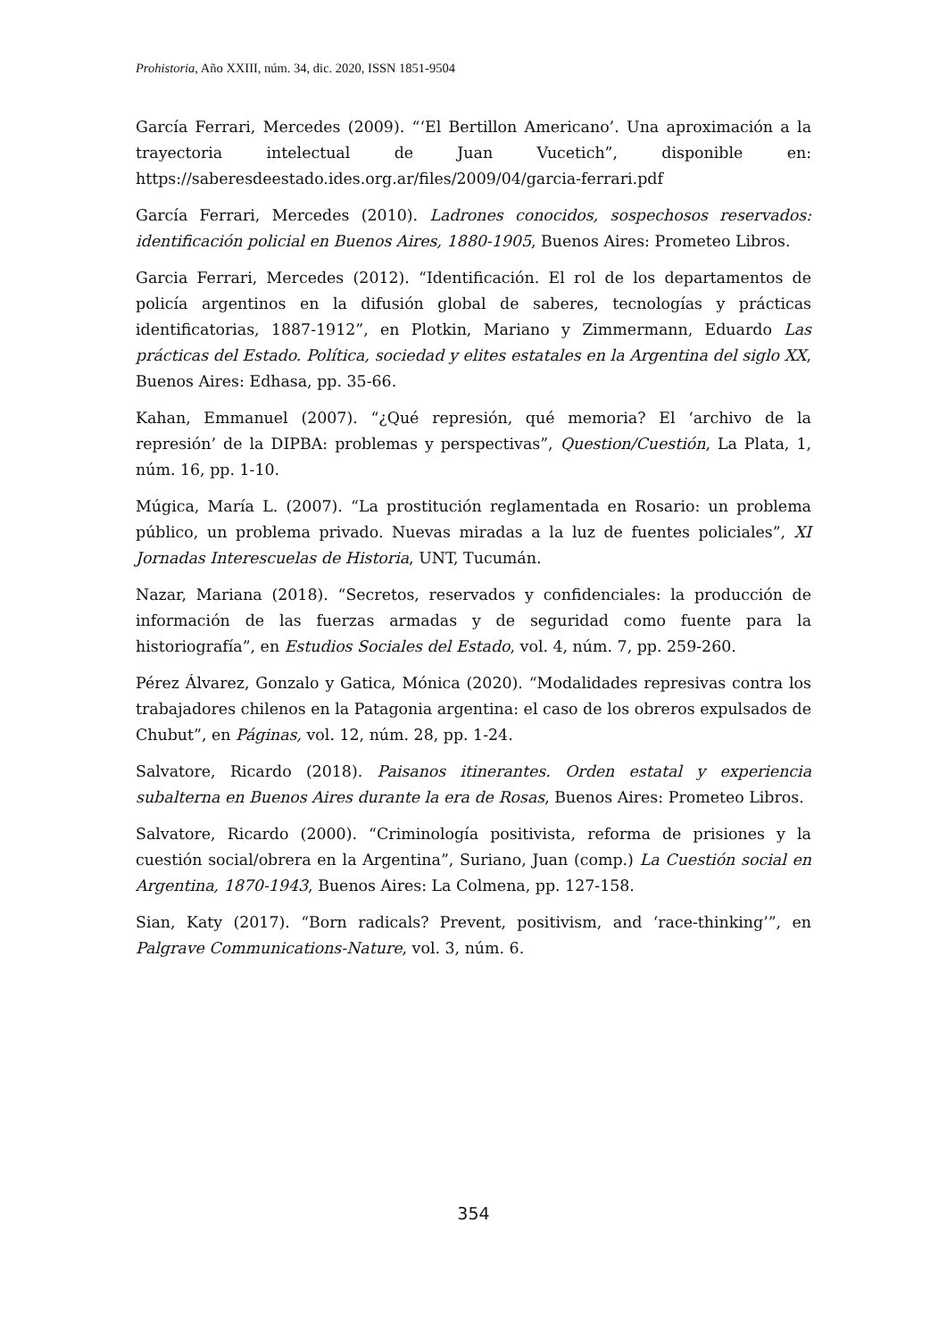Prohistoria, Año XXIII, núm. 34, dic. 2020, ISSN 1851-9504
García Ferrari, Mercedes (2009). “‘El Bertillon Americano’. Una aproximación a la trayectoria intelectual de Juan Vucetich”, disponible en: https://saberesdeestado.ides.org.ar/files/2009/04/garcia-ferrari.pdf
García Ferrari, Mercedes (2010). Ladrones conocidos, sospechosos reservados: identificación policial en Buenos Aires, 1880-1905, Buenos Aires: Prometeo Libros.
Garcia Ferrari, Mercedes (2012). “Identificación. El rol de los departamentos de policía argentinos en la difusión global de saberes, tecnologías y prácticas identificatorias, 1887-1912”, en Plotkin, Mariano y Zimmermann, Eduardo Las prácticas del Estado. Política, sociedad y elites estatales en la Argentina del siglo XX, Buenos Aires: Edhasa, pp. 35-66.
Kahan, Emmanuel (2007). “¿Qué represión, qué memoria? El ‘archivo de la represión’ de la DIPBA: problemas y perspectivas”, Question/Cuestión, La Plata, 1, núm. 16, pp. 1-10.
Múgica, María L. (2007). “La prostitución reglamentada en Rosario: un problema público, un problema privado. Nuevas miradas a la luz de fuentes policiales”, XI Jornadas Interescuelas de Historia, UNT, Tucumán.
Nazar, Mariana (2018). “Secretos, reservados y confidenciales: la producción de información de las fuerzas armadas y de seguridad como fuente para la historiografía”, en Estudios Sociales del Estado, vol. 4, núm. 7, pp. 259-260.
Pérez Álvarez, Gonzalo y Gatica, Mónica (2020). “Modalidades represivas contra los trabajadores chilenos en la Patagonia argentina: el caso de los obreros expulsados de Chubut”, en Páginas, vol. 12, núm. 28, pp. 1-24.
Salvatore, Ricardo (2018). Paisanos itinerantes. Orden estatal y experiencia subalterna en Buenos Aires durante la era de Rosas, Buenos Aires: Prometeo Libros.
Salvatore, Ricardo (2000). “Criminología positivista, reforma de prisiones y la cuestión social/obrera en la Argentina”, Suriano, Juan (comp.) La Cuestión social en Argentina, 1870-1943, Buenos Aires: La Colmena, pp. 127-158.
Sian, Katy (2017). “Born radicals? Prevent, positivism, and ‘race-thinking’”, en Palgrave Communications-Nature, vol. 3, núm. 6.
354